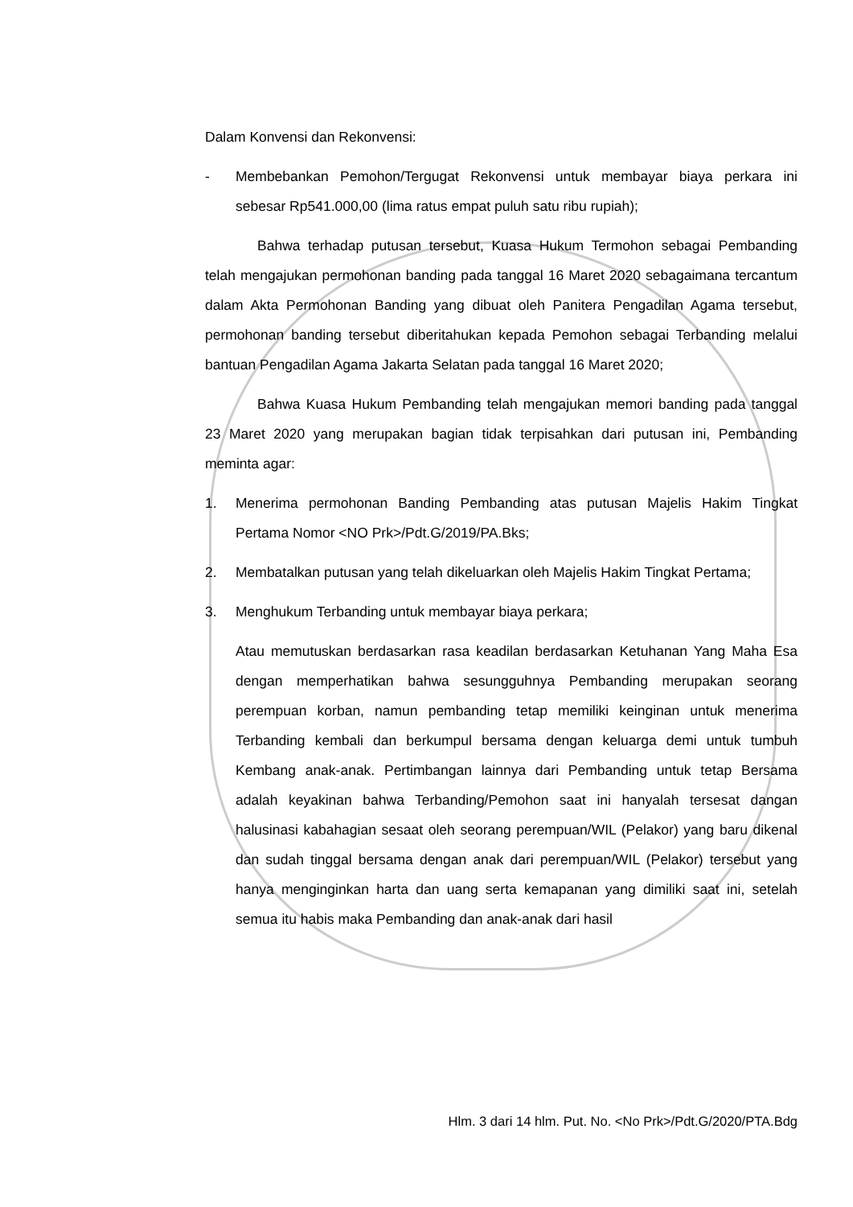Dalam Konvensi dan Rekonvensi:
- Membebankan Pemohon/Tergugat Rekonvensi untuk membayar biaya perkara ini sebesar Rp541.000,00 (lima ratus empat puluh satu ribu rupiah);
Bahwa terhadap putusan tersebut, Kuasa Hukum Termohon sebagai Pembanding telah mengajukan permohonan banding pada tanggal 16 Maret 2020 sebagaimana tercantum dalam Akta Permohonan Banding yang dibuat oleh Panitera Pengadilan Agama tersebut, permohonan banding tersebut diberitahukan kepada Pemohon sebagai Terbanding melalui bantuan Pengadilan Agama Jakarta Selatan pada tanggal 16 Maret 2020;
Bahwa Kuasa Hukum Pembanding telah mengajukan memori banding pada tanggal 23 Maret 2020 yang merupakan bagian tidak terpisahkan dari putusan ini, Pembanding meminta agar:
1. Menerima permohonan Banding Pembanding atas putusan Majelis Hakim Tingkat Pertama Nomor <NO Prk>/Pdt.G/2019/PA.Bks;
2. Membatalkan putusan yang telah dikeluarkan oleh Majelis Hakim Tingkat Pertama;
3. Menghukum Terbanding untuk membayar biaya perkara;
Atau memutuskan berdasarkan rasa keadilan berdasarkan Ketuhanan Yang Maha Esa dengan memperhatikan bahwa sesungguhnya Pembanding merupakan seorang perempuan korban, namun pembanding tetap memiliki keinginan untuk menerima Terbanding kembali dan berkumpul bersama dengan keluarga demi untuk tumbuh Kembang anak-anak. Pertimbangan lainnya dari Pembanding untuk tetap Bersama adalah keyakinan bahwa Terbanding/Pemohon saat ini hanyalah tersesat dangan halusinasi kabahagian sesaat oleh seorang perempuan/WIL (Pelakor) yang baru dikenal dan sudah tinggal bersama dengan anak dari perempuan/WIL (Pelakor) tersebut yang hanya menginginkan harta dan uang serta kemapanan yang dimiliki saat ini, setelah semua itu habis maka Pembanding dan anak-anak dari hasil
Hlm. 3 dari 14 hlm. Put. No. <No Prk>/Pdt.G/2020/PTA.Bdg